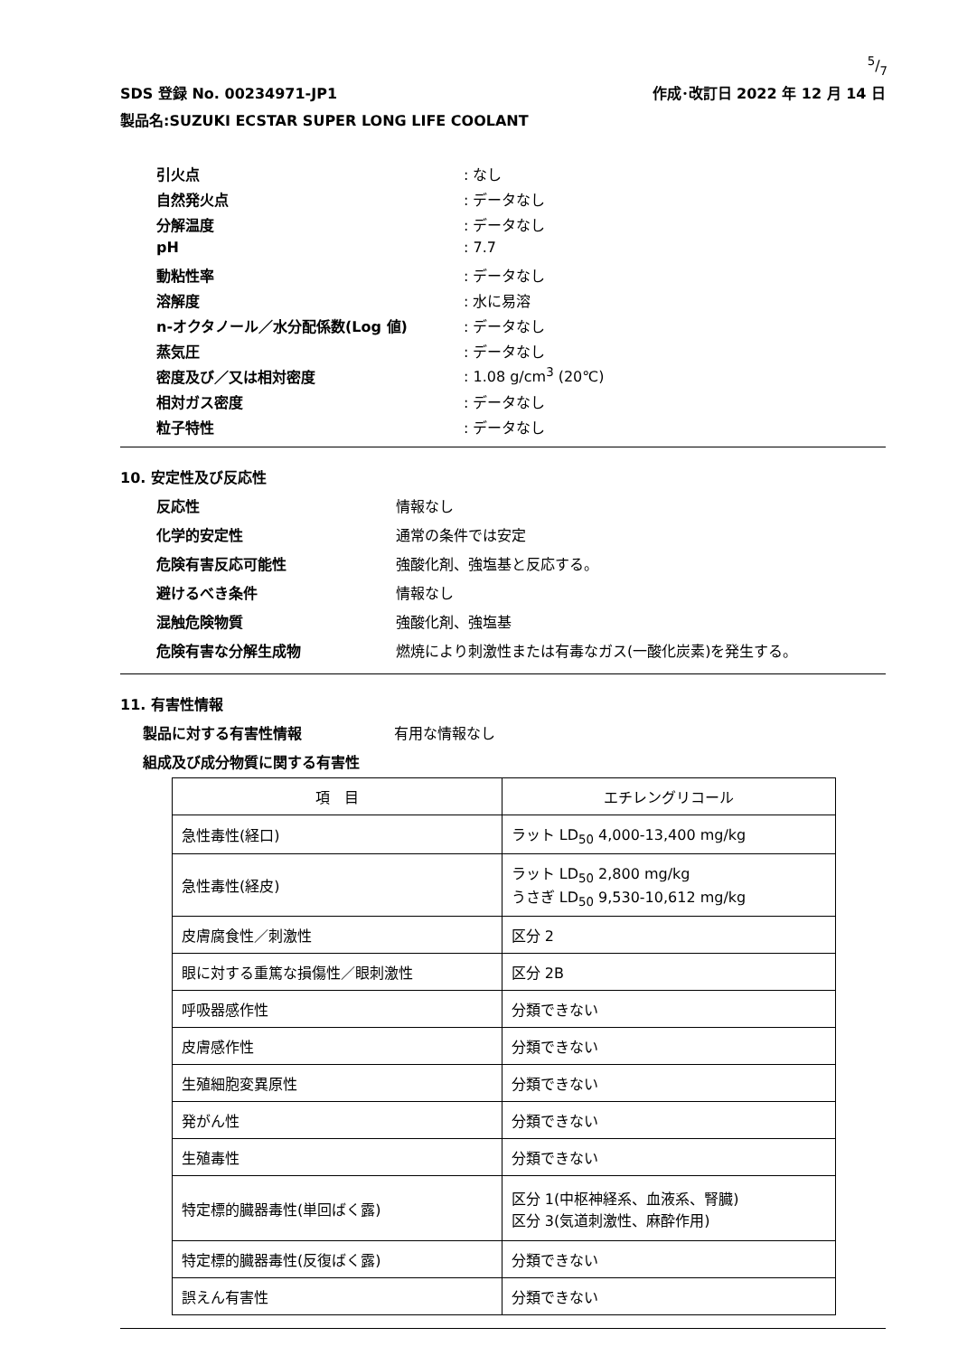5/7
SDS 登録 No. 00234971-JP1 作成･改訂日 2022 年 12 月 14 日
製品名:SUZUKI ECSTAR SUPER LONG LIFE COOLANT
引火点
: なし
自然発火点
: データなし
分解温度
: データなし
pH
: 7.7
動粘性率
: データなし
溶解度
: 水に易溶
n-オクタノール／水分配係数(Log 値)
: データなし
蒸気圧
: データなし
密度及び／又は相対密度
: 1.08 g/cm<sup>3</sup> (20℃)
相対ガス密度
: データなし
粒子特性
: データなし
10. 安定性及び反応性
反応性
情報なし
化学的安定性
通常の条件では安定
危険有害反応可能性
強酸化剤、強塩基と反応する。
避けるべき条件
情報なし
混触危険物質
強酸化剤、強塩基
危険有害な分解生成物
燃焼により刺激性または有毒なガス(一酸化炭素)を発生する。
11. 有害性情報
製品に対する有害性情報 有用な情報なし
組成及び成分物質に関する有害性
| 項 目 | エチレングリコール |
| --- | --- |
| 急性毒性(経口) | ラット LD<sub>50</sub> 4,000-13,400 mg/kg |
| 急性毒性(経皮) | ラット LD<sub>50</sub> 2,800 mg/kg うさぎ LD<sub>50</sub> 9,530-10,612 mg/kg |
| 皮膚腐食性／刺激性 | 区分 2 |
| 眼に対する重篤な損傷性／眼刺激性 | 区分 2B |
| 呼吸器感作性 | 分類できない |
| 皮膚感作性 | 分類できない |
| 生殖細胞変異原性 | 分類できない |
| 発がん性 | 分類できない |
| 生殖毒性 | 分類できない |
| 特定標的臓器毒性(単回ばく露) | 区分 1(中枢神経系、血液系、腎臓) 区分 3(気道刺激性、麻酔作用) |
| 特定標的臓器毒性(反復ばく露) | 分類できない |
| 誤えん有害性 | 分類できない |